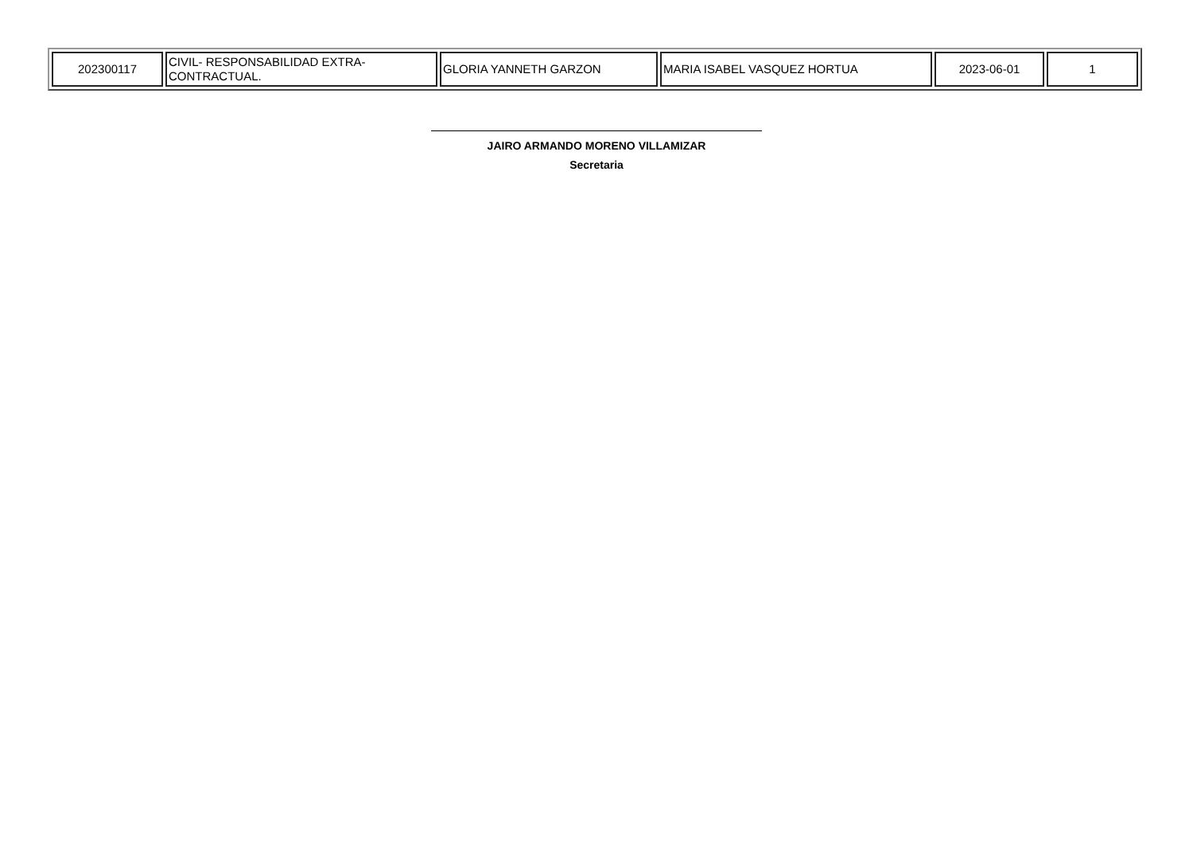| 202300117 | CIVIL- RESPONSABILIDAD EXTRA-CONTRACTUAL. | GLORIA YANNETH GARZON | MARIA ISABEL VASQUEZ HORTUA | 2023-06-01 | 1 |
JAIRO ARMANDO MORENO VILLAMIZAR
Secretaria